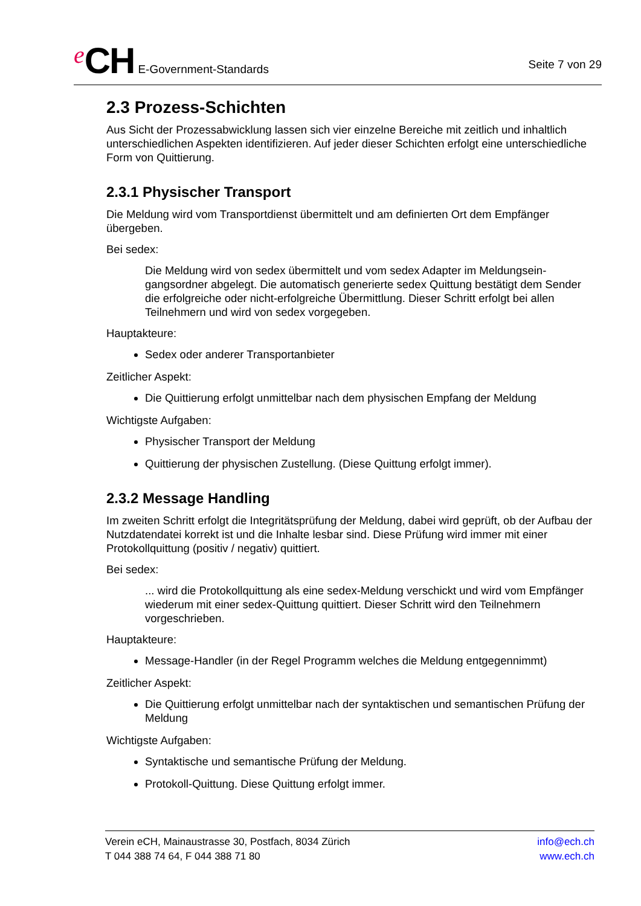e CH E-Government-Standards
Seite 7 von 29
2.3 Prozess-Schichten
Aus Sicht der Prozessabwicklung lassen sich vier einzelne Bereiche mit zeitlich und inhaltlich unterschiedlichen Aspekten identifizieren. Auf jeder dieser Schichten erfolgt eine unter­schiedliche Form von Quittierung.
2.3.1 Physischer Transport
Die Meldung wird vom Transportdienst übermittelt und am definierten Ort dem Empfänger übergeben.
Bei sedex:
Die Meldung wird von sedex übermittelt und vom sedex Adapter im Meldungsein­gangsordner abgelegt. Die automatisch generierte sedex Quittung bestätigt dem Sender die erfolgreiche oder nicht-erfolgreiche Übermittlung. Dieser Schritt erfolgt bei allen Teilnehmern und wird von sedex vorgegeben.
Hauptakteure:
Sedex oder anderer Transportanbieter
Zeitlicher Aspekt:
Die Quittierung erfolgt unmittelbar nach dem physischen Empfang der Meldung
Wichtigste Aufgaben:
Physischer Transport der Meldung
Quittierung der physischen Zustellung. (Diese Quittung erfolgt immer).
2.3.2 Message Handling
Im zweiten Schritt erfolgt die Integritätsprüfung der Meldung, dabei wird geprüft, ob der Auf­bau der Nutzdatendatei korrekt ist und die Inhalte lesbar sind. Diese Prüfung wird immer mit einer Protokollquittung (positiv / negativ) quittiert.
Bei sedex:
... wird die Protokollquittung als eine sedex-Meldung verschickt und wird vom Emp­fänger wiederum mit einer sedex-Quittung quittiert. Dieser Schritt wird den Teilneh­mern vorgeschrieben.
Hauptakteure:
Message-Handler (in der Regel Programm welches die Meldung entgegennimmt)
Zeitlicher Aspekt:
Die Quittierung erfolgt unmittelbar nach der syntaktischen und semantischen Prüfung der Meldung
Wichtigste Aufgaben:
Syntaktische und semantische Prüfung der Meldung.
Protokoll-Quittung. Diese Quittung erfolgt immer.
Verein eCH, Mainaustrasse 30, Postfach, 8034 Zürich
T 044 388 74 64, F 044 388 71 80
info@ech.ch
www.ech.ch